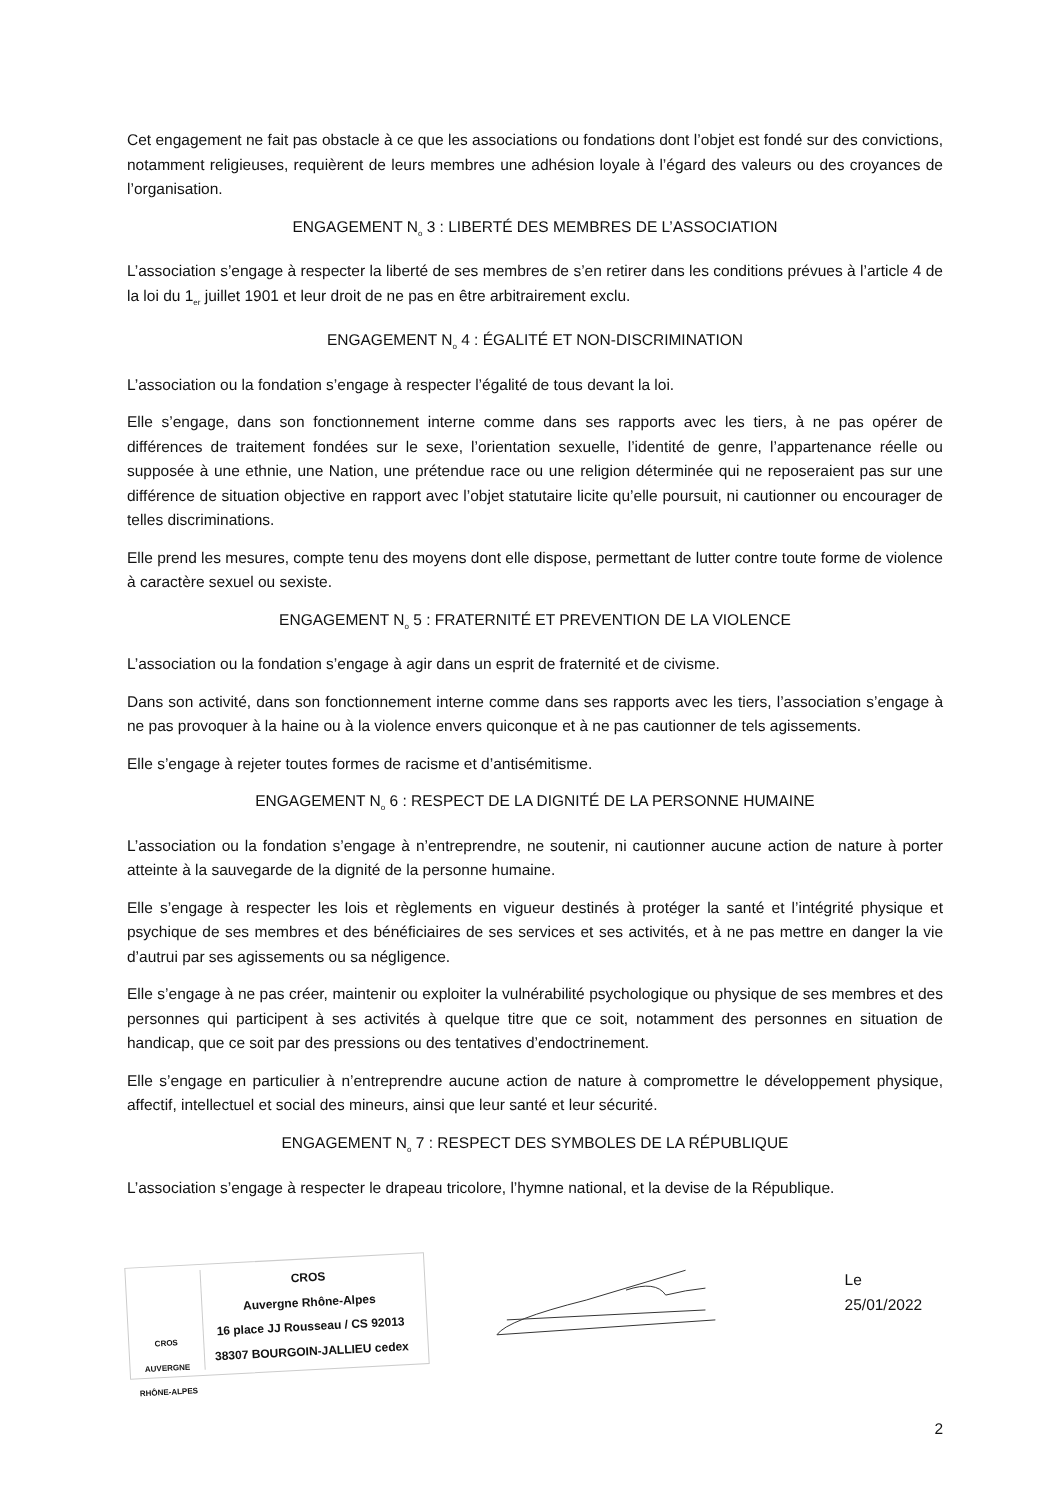Cet engagement ne fait pas obstacle à ce que les associations ou fondations dont l’objet est fondé sur des convictions, notamment religieuses, requièrent de leurs membres une adhésion loyale à l’égard des valeurs ou des croyances de l’organisation.
ENGAGEMENT N<sub>o</sub> 3 : LIBERTÉ DES MEMBRES DE L’ASSOCIATION
L’association s’engage à respecter la liberté de ses membres de s’en retirer dans les conditions prévues à l’article 4 de la loi du 1<sub>er</sub> juillet 1901 et leur droit de ne pas en être arbitrairement exclu.
ENGAGEMENT N<sub>o</sub> 4 : ÉGALITÉ ET NON-DISCRIMINATION
L’association ou la fondation s’engage à respecter l’égalité de tous devant la loi.
Elle s’engage, dans son fonctionnement interne comme dans ses rapports avec les tiers, à ne pas opérer de différences de traitement fondées sur le sexe, l’orientation sexuelle, l’identité de genre, l’appartenance réelle ou supposée à une ethnie, une Nation, une prétendue race ou une religion déterminée qui ne reposeraient pas sur une différence de situation objective en rapport avec l’objet statutaire licite qu’elle poursuit, ni cautionner ou encourager de telles discriminations.
Elle prend les mesures, compte tenu des moyens dont elle dispose, permettant de lutter contre toute forme de violence à caractère sexuel ou sexiste.
ENGAGEMENT N<sub>o</sub> 5 : FRATERNITÉ ET PREVENTION DE LA VIOLENCE
L’association ou la fondation s’engage à agir dans un esprit de fraternité et de civisme.
Dans son activité, dans son fonctionnement interne comme dans ses rapports avec les tiers, l’association s’engage à ne pas provoquer à la haine ou à la violence envers quiconque et à ne pas cautionner de tels agissements.
Elle s’engage à rejeter toutes formes de racisme et d’antisémitisme.
ENGAGEMENT N<sub>o</sub> 6 : RESPECT DE LA DIGNITÉ DE LA PERSONNE HUMAINE
L’association ou la fondation s’engage à n’entreprendre, ne soutenir, ni cautionner aucune action de nature à porter atteinte à la sauvegarde de la dignité de la personne humaine.
Elle s’engage à respecter les lois et règlements en vigueur destinés à protéger la santé et l’intégrité physique et psychique de ses membres et des bénéficiaires de ses services et ses activités, et à ne pas mettre en danger la vie d’autrui par ses agissements ou sa négligence.
Elle s’engage à ne pas créer, maintenir ou exploiter la vulnérabilité psychologique ou physique de ses membres et des personnes qui participent à ses activités à quelque titre que ce soit, notamment des personnes en situation de handicap, que ce soit par des pressions ou des tentatives d’endoctrinement.
Elle s’engage en particulier à n’entreprendre aucune action de nature à compromettre le développement physique, affectif, intellectuel et social des mineurs, ainsi que leur santé et leur sécurité.
ENGAGEMENT N<sub>o</sub> 7 : RESPECT DES SYMBOLES DE LA RÉPUBLIQUE
L’association s’engage à respecter le drapeau tricolore, l’hymne national, et la devise de la République.
CROS
AUVERGNE
RHÔNE-ALPES
CROS
Auvergne Rhône-Alpes
16 place JJ Rousseau / CS 92013
38307 BOURGOIN-JALLIEU cedex
Le 25/01/2022
2